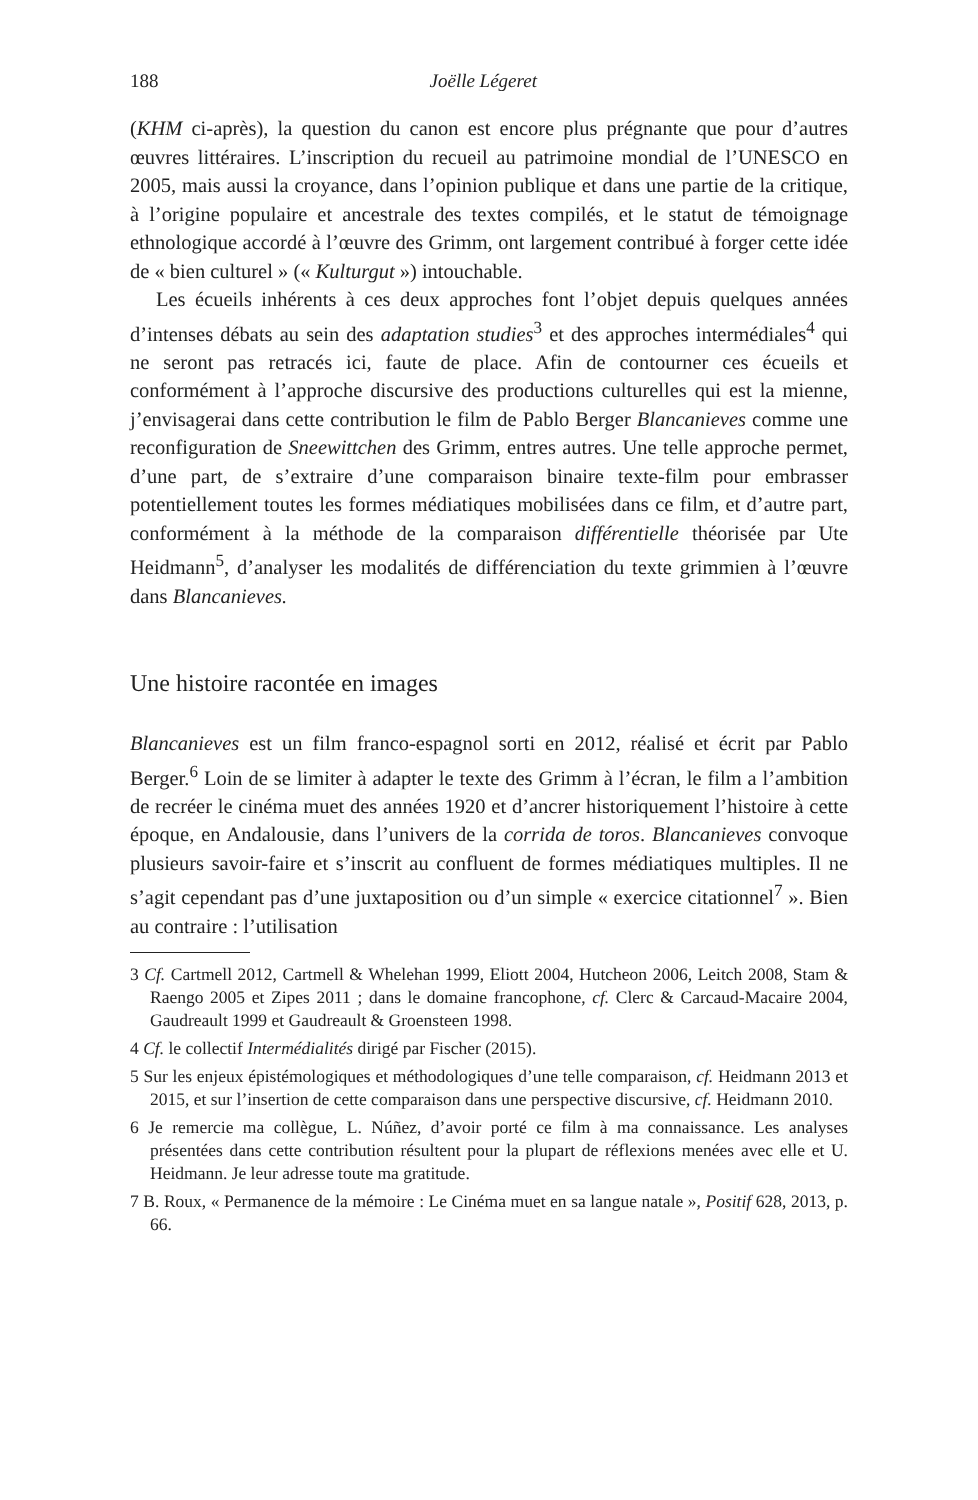188 Joëlle Légeret
(KHM ci-après), la question du canon est encore plus prégnante que pour d’autres œuvres littéraires. L’inscription du recueil au patrimoine mondial de l’UNESCO en 2005, mais aussi la croyance, dans l’opinion publique et dans une partie de la critique, à l’origine populaire et ancestrale des textes compilés, et le statut de témoignage ethnologique accordé à l’œuvre des Grimm, ont largement contribué à forger cette idée de « bien culturel » (« Kulturgut ») intouchable.
Les écueils inhérents à ces deux approches font l’objet depuis quelques années d’intenses débats au sein des adaptation studies<sup>3</sup> et des approches intermédiales<sup>4</sup> qui ne seront pas retracés ici, faute de place. Afin de contourner ces écueils et conformément à l’approche discursive des productions culturelles qui est la mienne, j’envisagerai dans cette contribution le film de Pablo Berger Blancanieves comme une reconfiguration de Sneewittchen des Grimm, entres autres. Une telle approche permet, d’une part, de s’extraire d’une comparaison binaire texte-film pour embrasser potentiellement toutes les formes médiatiques mobilisées dans ce film, et d’autre part, conformément à la méthode de la comparaison différentielle théorisée par Ute Heidmann<sup>5</sup>, d’analyser les modalités de différenciation du texte grimmien à l’œuvre dans Blancanieves.
Une histoire racontée en images
Blancanieves est un film franco-espagnol sorti en 2012, réalisé et écrit par Pablo Berger.<sup>6</sup> Loin de se limiter à adapter le texte des Grimm à l’écran, le film a l’ambition de recréer le cinéma muet des années 1920 et d’ancrer historiquement l’histoire à cette époque, en Andalousie, dans l’univers de la corrida de toros. Blancanieves convoque plusieurs savoir-faire et s’inscrit au confluent de formes médiatiques multiples. Il ne s’agit cependant pas d’une juxtaposition ou d’un simple « exercice citationnel<sup>7</sup> ». Bien au contraire : l’utilisation
3 Cf. Cartmell 2012, Cartmell & Whelehan 1999, Eliott 2004, Hutcheon 2006, Leitch 2008, Stam & Raengo 2005 et Zipes 2011 ; dans le domaine francophone, cf. Clerc & Carcaud-Macaire 2004, Gaudreault 1999 et Gaudreault & Groensteen 1998.
4 Cf. le collectif Intermédialités dirigé par Fischer (2015).
5 Sur les enjeux épistémologiques et méthodologiques d’une telle comparaison, cf. Heidmann 2013 et 2015, et sur l’insertion de cette comparaison dans une perspective discursive, cf. Heidmann 2010.
6 Je remercie ma collègue, L. Núñez, d’avoir porté ce film à ma connaissance. Les analyses présentées dans cette contribution résultent pour la plupart de réflexions menées avec elle et U. Heidmann. Je leur adresse toute ma gratitude.
7 B. Roux, « Permanence de la mémoire : Le Cinéma muet en sa langue natale », Positif 628, 2013, p. 66.